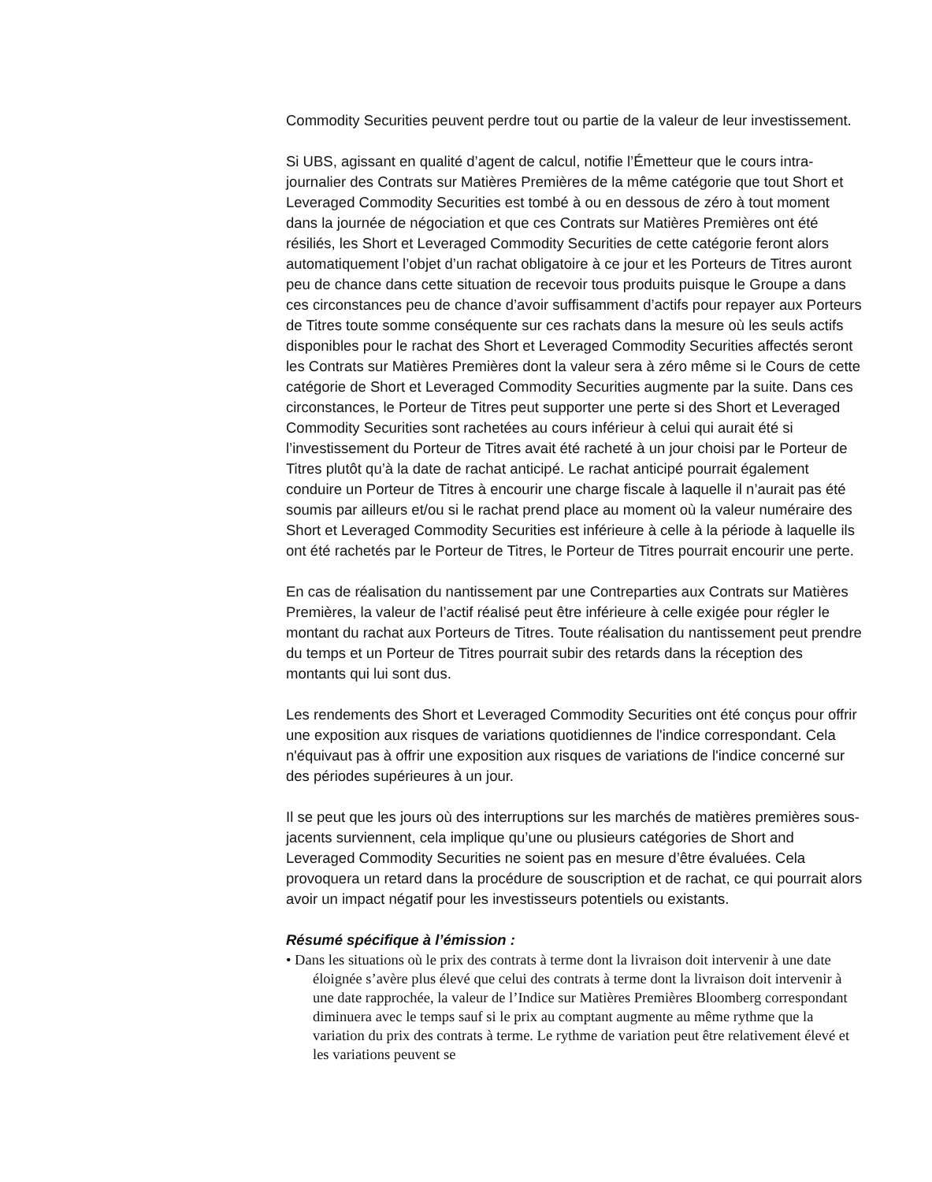Commodity Securities peuvent perdre tout ou partie de la valeur de leur investissement.
Si UBS, agissant en qualité d’agent de calcul, notifie l’Émetteur que le cours intra-journalier des Contrats sur Matières Premières de la même catégorie que tout Short et Leveraged Commodity Securities est tombé à ou en dessous de zéro à tout moment dans la journée de négociation et que ces Contrats sur Matières Premières ont été résiliés, les Short et Leveraged Commodity Securities de cette catégorie feront alors automatiquement l’objet d’un rachat obligatoire à ce jour et les Porteurs de Titres auront peu de chance dans cette situation de recevoir tous produits puisque le Groupe a dans ces circonstances peu de chance d’avoir suffisamment d’actifs pour repayer aux Porteurs de Titres toute somme conséquente sur ces rachats dans la mesure où les seuls actifs disponibles pour le rachat des Short et Leveraged Commodity Securities affectés seront les Contrats sur Matières Premières dont la valeur sera à zéro même si le Cours de cette catégorie de Short et Leveraged Commodity Securities augmente par la suite. Dans ces circonstances, le Porteur de Titres peut supporter une perte si des Short et Leveraged Commodity Securities sont rachetées au cours inférieur à celui qui aurait été si l’investissement du Porteur de Titres avait été racheté à un jour choisi par le Porteur de Titres plutôt qu’à la date de rachat anticipé. Le rachat anticipé pourrait également conduire un Porteur de Titres à encourir une charge fiscale à laquelle il n’aurait pas été soumis par ailleurs et/ou si le rachat prend place au moment où la valeur numéraire des Short et Leveraged Commodity Securities est inférieure à celle à la période à laquelle ils ont été rachetés par le Porteur de Titres, le Porteur de Titres pourrait encourir une perte.
En cas de réalisation du nantissement par une Contreparties aux Contrats sur Matières Premières, la valeur de l’actif réalisé peut être inférieure à celle exigée pour régler le montant du rachat aux Porteurs de Titres. Toute réalisation du nantissement peut prendre du temps et un Porteur de Titres pourrait subir des retards dans la réception des montants qui lui sont dus.
Les rendements des Short et Leveraged Commodity Securities ont été conçus pour offrir une exposition aux risques de variations quotidiennes de l'indice correspondant. Cela n'équivaut pas à offrir une exposition aux risques de variations de l'indice concerné sur des périodes supérieures à un jour.
Il se peut que les jours où des interruptions sur les marchés de matières premières sous-jacents surviennent, cela implique qu’une ou plusieurs catégories de Short and Leveraged Commodity Securities ne soient pas en mesure d’être évaluées. Cela provoquera un retard dans la procédure de souscription et de rachat, ce qui pourrait alors avoir un impact négatif pour les investisseurs potentiels ou existants.
Résumé spécifique à l’émission :
• Dans les situations où le prix des contrats à terme dont la livraison doit intervenir à une date éloignée s’avère plus élevé que celui des contrats à terme dont la livraison doit intervenir à une date rapprochée, la valeur de l’Indice sur Matières Premières Bloomberg correspondant diminuera avec le temps sauf si le prix au comptant augmente au même rythme que la variation du prix des contrats à terme. Le rythme de variation peut être relativement élevé et les variations peuvent se